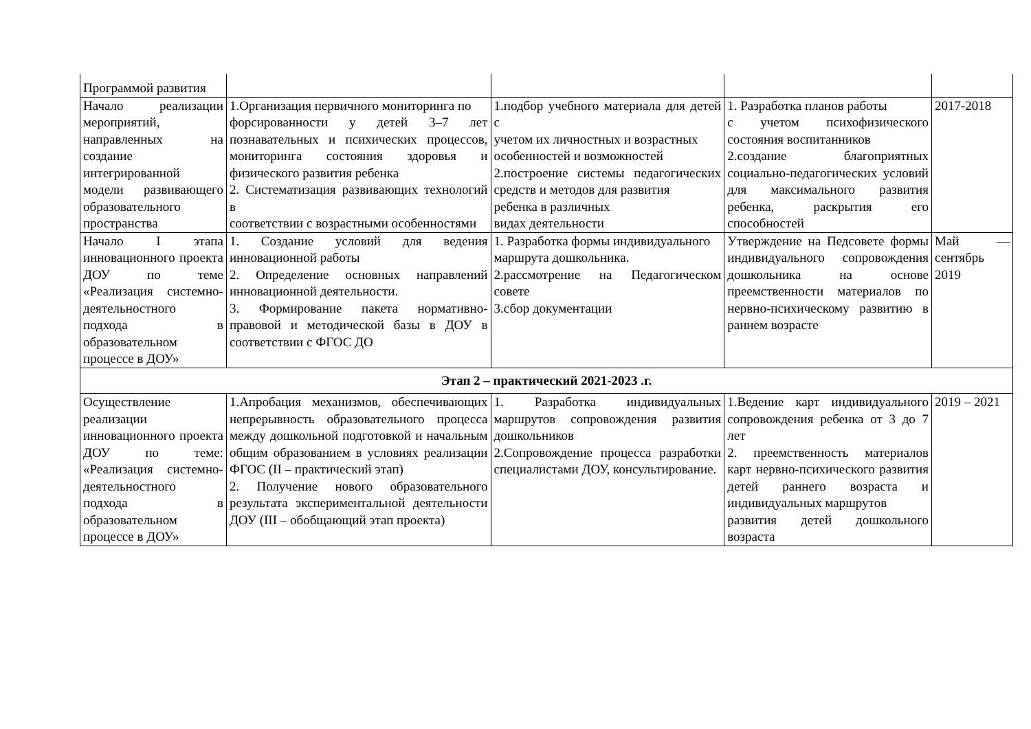| Программой развития | | | | |
| Начало реализации мероприятий, направленных на создание интегрированной модели развивающего образовательного пространства | 1.Организация первичного мониторинга по форсированности у детей 3–7 лет познавательных и психических процессов, мониторинга состояния здоровья и физического развития ребенка 2. Систематизация развивающих технологий в соответствии с возрастными особенностями | 1.подбор учебного материала для детей с учетом их личностных и возрастных особенностей и возможностей 2.построение системы педагогических средств и методов для развития ребенка в различных видах деятельности | 1. Разработка планов работы с учетом психофизического состояния воспитанников 2.создание благоприятных социально-педагогических условий для максимального развития ребенка, раскрытия его способностей | 2017-2018 |
| Начало I этапа инновационного проекта ДОУ по теме «Реализация системно-деятельностного подхода в образовательном процессе в ДОУ» | 1. Создание условий для ведения инновационной работы 2. Определение основных направлений инновационной деятельности. 3. Формирование пакета нормативно-правовой и методической базы в ДОУ в соответствии с ФГОС ДО | 1. Разработка формы индивидуального маршрута дошкольника. 2.рассмотрение на Педагогическом совете 3.сбор документации | Утверждение на Педсовете формы индивидуального сопровождения дошкольника на основе преемственности материалов по нервно-психическому развитию в раннем возрасте | Май — сентябрь 2019 |
| Этап 2 – практический 2021-2023 .г. | | | | |
| Осуществление реализации инновационного проекта ДОУ по теме: «Реализация системно-деятельностного подхода в образовательном процессе в ДОУ» | 1.Апробация механизмов, обеспечивающих непрерывность образовательного процесса между дошкольной подготовкой и начальным общим образованием в условиях реализации ФГОС (II – практический этап) 2. Получение нового образовательного результата экспериментальной деятельности ДОУ (III – обобщающий этап проекта) | 1. Разработка индивидуальных маршрутов сопровождения развития дошкольников 2.Сопровождение процесса разработки специалистами ДОУ, консультирование. | 1.Ведение карт индивидуального сопровождения ребенка от 3 до 7 лет 2. преемственность материалов карт нервно-психического развития детей раннего возраста и индивидуальных маршрутов развития детей дошкольного возраста | 2019 – 2021 |